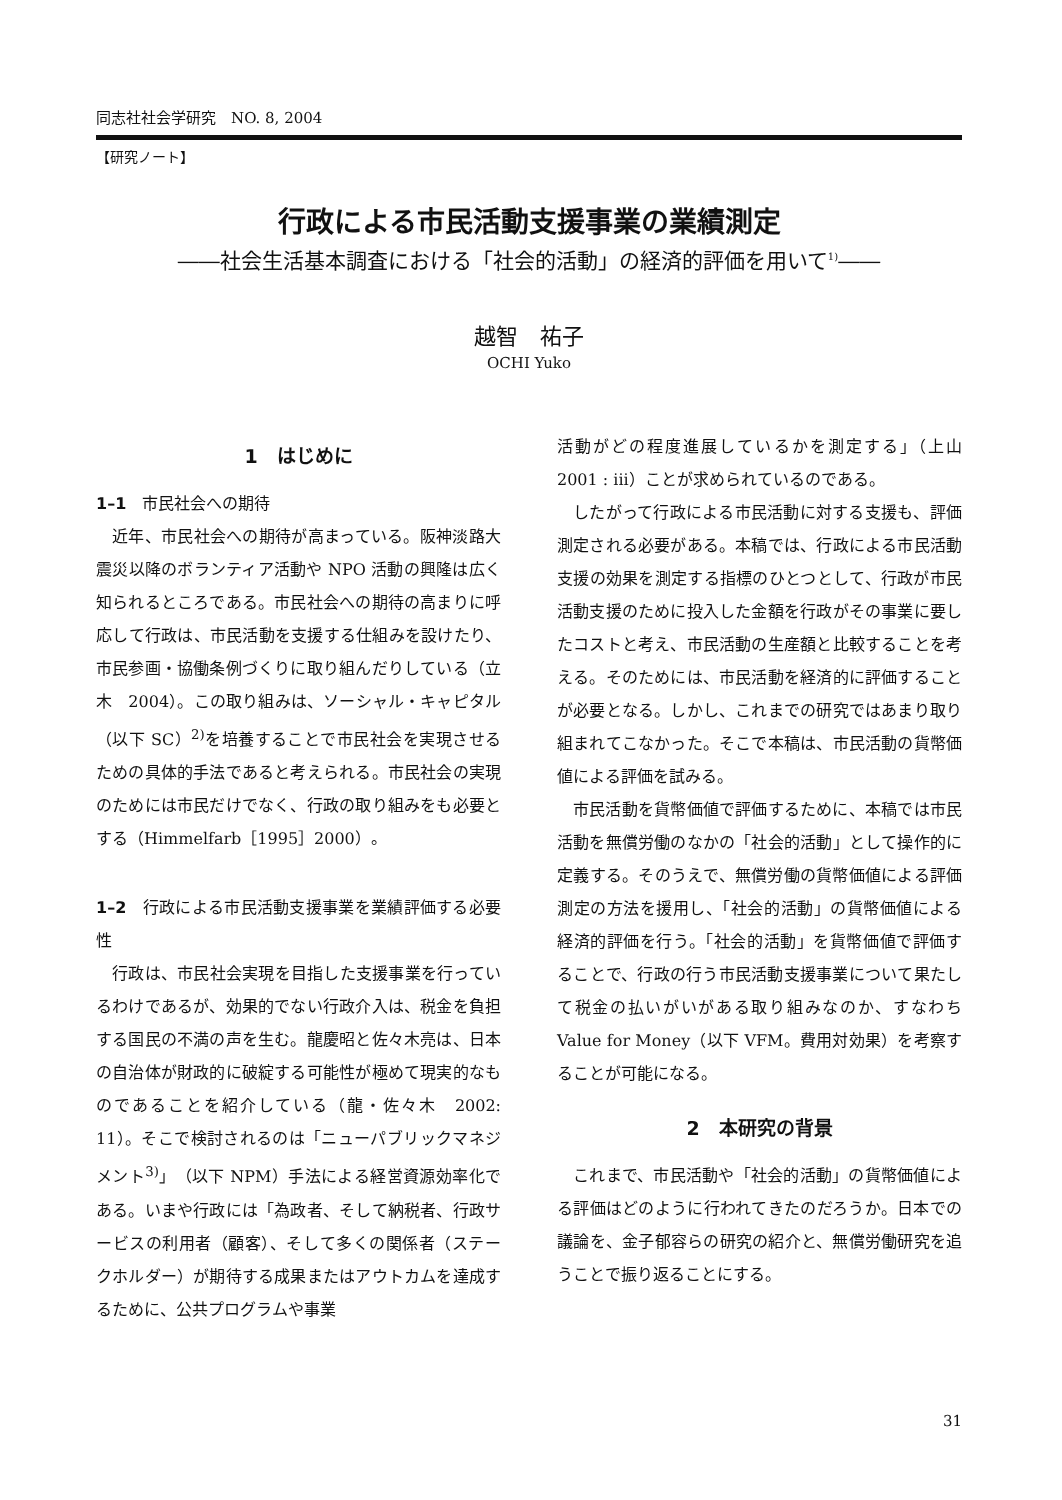同志社社会学研究　NO. 8, 2004
【研究ノート】
行政による市民活動支援事業の業績測定
――社会生活基本調査における「社会的活動」の経済的評価を用いて<sup>1)</sup>――
越智　祐子
OCHI Yuko
1　はじめに
1–1　市民社会への期待
近年、市民社会への期待が高まっている。阪神淡路大震災以降のボランティア活動や NPO 活動の興隆は広く知られるところである。市民社会への期待の高まりに呼応して行政は、市民活動を支援する仕組みを設けたり、市民参画・協働条例づくりに取り組んだりしている（立木　2004）。この取り組みは、ソーシャル・キャピタル（以下 SC）<sup>2)</sup>を培養することで市民社会を実現させるための具体的手法であると考えられる。市民社会の実現のためには市民だけでなく、行政の取り組みをも必要とする（Himmelfarb［1995］2000）。
1–2　行政による市民活動支援事業を業績評価する必要性
行政は、市民社会実現を目指した支援事業を行っているわけであるが、効果的でない行政介入は、税金を負担する国民の不満の声を生む。龍慶昭と佐々木亮は、日本の自治体が財政的に破綻する可能性が極めて現実的なものであることを紹介している（龍・佐々木　2002: 11）。そこで検討されるのは「ニューパブリックマネジメント<sup>3)</sup>」（以下 NPM）手法による経営資源効率化である。いまや行政には「為政者、そして納税者、行政サービスの利用者（顧客）、そして多くの関係者（ステークホルダー）が期待する成果またはアウトカムを達成するために、公共プログラムや事業
活動がどの程度進展しているかを測定する」（上山　2001 : iii）ことが求められているのである。
したがって行政による市民活動に対する支援も、評価測定される必要がある。本稿では、行政による市民活動支援の効果を測定する指標のひとつとして、行政が市民活動支援のために投入した金額を行政がその事業に要したコストと考え、市民活動の生産額と比較することを考える。そのためには、市民活動を経済的に評価することが必要となる。しかし、これまでの研究ではあまり取り組まれてこなかった。そこで本稿は、市民活動の貨幣価値による評価を試みる。
市民活動を貨幣価値で評価するために、本稿では市民活動を無償労働のなかの「社会的活動」として操作的に定義する。そのうえで、無償労働の貨幣価値による評価測定の方法を援用し、「社会的活動」の貨幣価値による経済的評価を行う。「社会的活動」を貨幣価値で評価することで、行政の行う市民活動支援事業について果たして税金の払いがいがある取り組みなのか、すなわち Value for Money（以下 VFM。費用対効果）を考察することが可能になる。
2　本研究の背景
これまで、市民活動や「社会的活動」の貨幣価値による評価はどのように行われてきたのだろうか。日本での議論を、金子郁容らの研究の紹介と、無償労働研究を追うことで振り返ることにする。
31